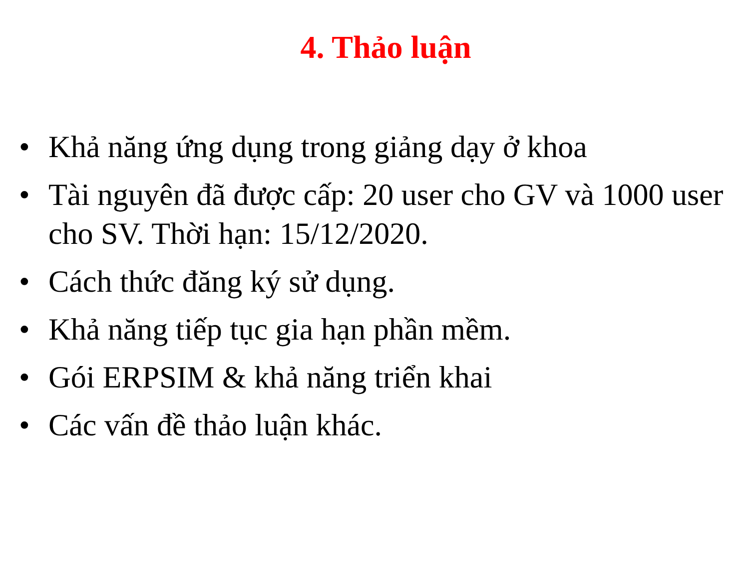4. Thảo luận
• Khả năng ứng dụng trong giảng dạy ở khoa
• Tài nguyên đã được cấp: 20 user cho GV và 1000 user cho SV. Thời hạn: 15/12/2020.
• Cách thức đăng ký sử dụng.
• Khả năng tiếp tục gia hạn phần mềm.
• Gói ERPSIM & khả năng triển khai
• Các vấn đề thảo luận khác.